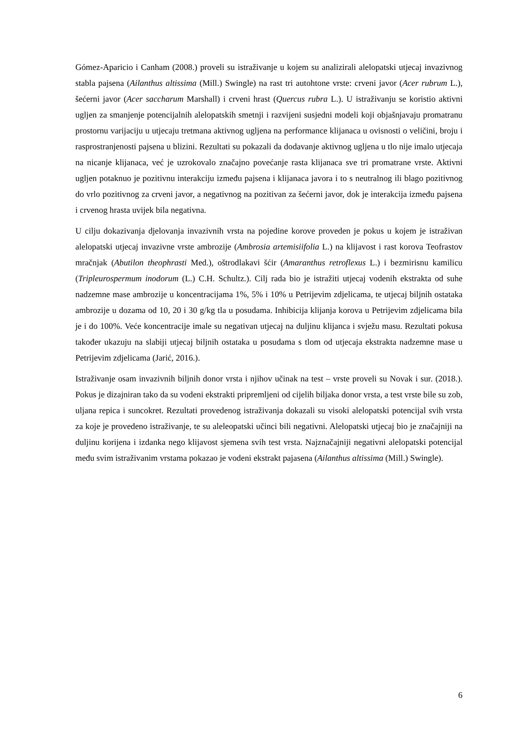Gómez-Aparicio i Canham (2008.) proveli su istraživanje u kojem su analizirali alelopatski utjecaj invazivnog stabla pajsena (Ailanthus altissima (Mill.) Swingle) na rast tri autohtone vrste: crveni javor (Acer rubrum L.), šećerni javor (Acer saccharum Marshall) i crveni hrast (Quercus rubra L.). U istraživanju se koristio aktivni ugljen za smanjenje potencijalnih alelopatskih smetnji i razvijeni susjedni modeli koji objašnjavaju promatranu prostornu varijaciju u utjecaju tretmana aktivnog ugljena na performance klijanaca u ovisnosti o veličini, broju i rasprostranjenosti pajsena u blizini. Rezultati su pokazali da dodavanje aktivnog ugljena u tlo nije imalo utjecaja na nicanje klijanaca, već je uzrokovalo značajno povećanje rasta klijanaca sve tri promatrane vrste. Aktivni ugljen potaknuo je pozitivnu interakciju između pajsena i klijanaca javora i to s neutralnog ili blago pozitivnog do vrlo pozitivnog za crveni javor, a negativnog na pozitivan za šećerni javor, dok je interakcija između pajsena i crvenog hrasta uvijek bila negativna.
U cilju dokazivanja djelovanja invazivnih vrsta na pojedine korove proveden je pokus u kojem je istraživan alelopatski utjecaj invazivne vrste ambrozije (Ambrosia artemisiifolia L.) na klijavost i rast korova Teofrastov mračnjak (Abutilon theophrasti Med.), oštrodlakavi šćir (Amaranthus retroflexus L.) i bezmirisnu kamilicu (Tripleurospermum inodorum (L.) C.H. Schultz.). Cilj rada bio je istražiti utjecaj vodenih ekstrakta od suhe nadzemne mase ambrozije u koncentracijama 1%, 5% i 10% u Petrijevim zdjelicama, te utjecaj biljnih ostataka ambrozije u dozama od 10, 20 i 30 g/kg tla u posudama. Inhibicija klijanja korova u Petrijevim zdjelicama bila je i do 100%. Veće koncentracije imale su negativan utjecaj na duljinu klijanca i svježu masu. Rezultati pokusa također ukazuju na slabiji utjecaj biljnih ostataka u posudama s tlom od utjecaja ekstrakta nadzemne mase u Petrijevim zdjelicama (Jarić, 2016.).
Istraživanje osam invazivnih biljnih donor vrsta i njihov učinak na test – vrste proveli su Novak i sur. (2018.). Pokus je dizajniran tako da su vodeni ekstrakti pripremljeni od cijelih biljaka donor vrsta, a test vrste bile su zob, uljana repica i suncokret. Rezultati provedenog istraživanja dokazali su visoki alelopatski potencijal svih vrsta za koje je provedeno istraživanje, te su aleleopatski učinci bili negativni. Alelopatski utjecaj bio je značajniji na duljinu korijena i izdanka nego klijavost sjemena svih test vrsta. Najznačajniji negativni alelopatski potencijal među svim istraživanim vrstama pokazao je vodeni ekstrakt pajasena (Ailanthus altissima (Mill.) Swingle).
6